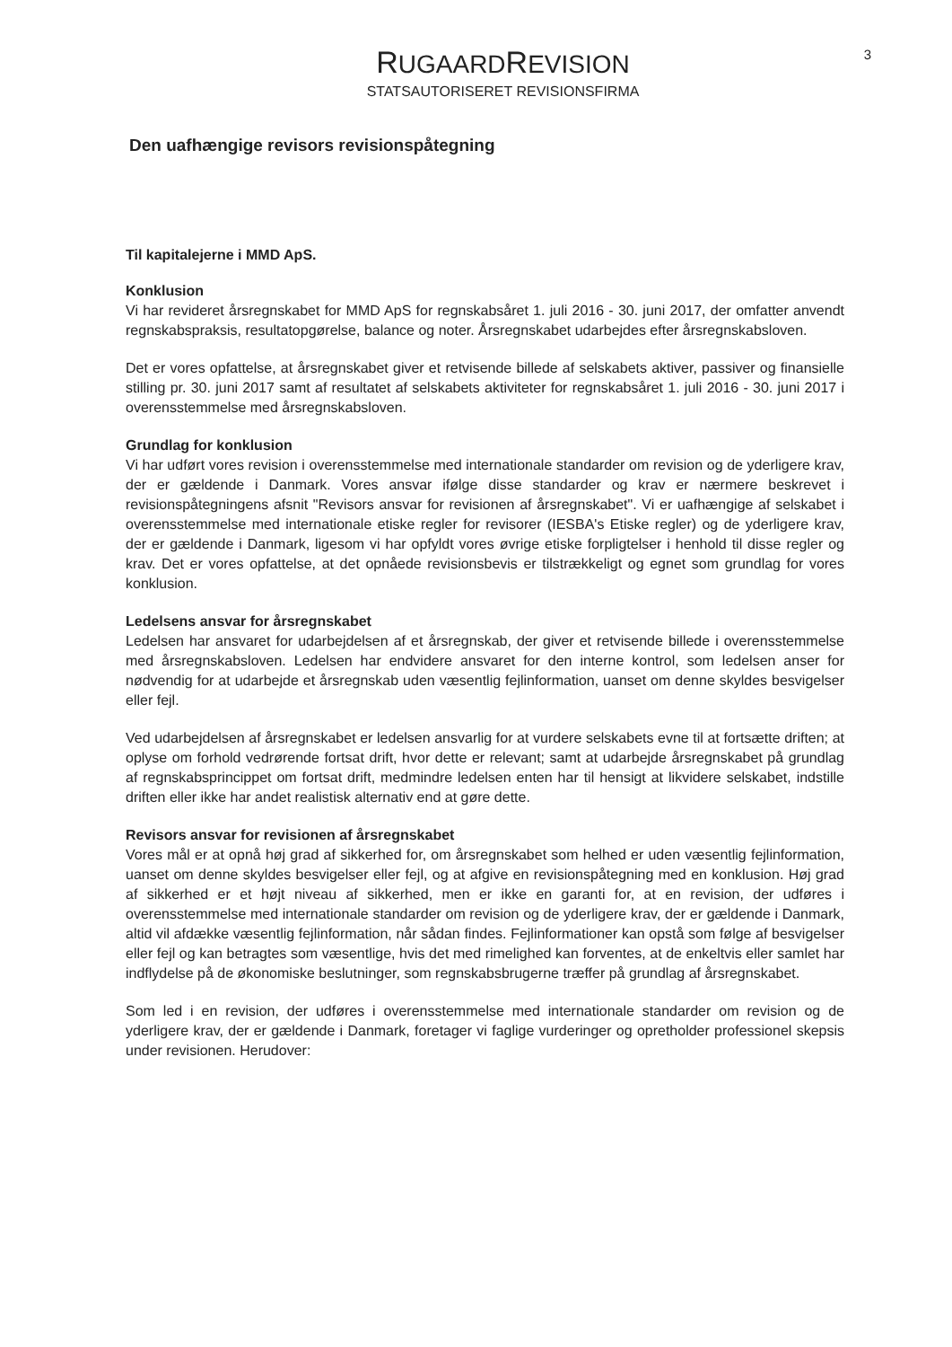3
RUGAARDREVISION
STATSAUTORISERET REVISIONSFIRMA
Den uafhængige revisors revisionspåtegning
Til kapitalejerne i MMD ApS.
Konklusion
Vi har revideret årsregnskabet for MMD ApS for regnskabsåret 1. juli 2016 - 30. juni 2017, der omfatter anvendt regnskabspraksis, resultatopgørelse, balance og noter. Årsregnskabet udarbejdes efter årsregnskabsloven.
Det er vores opfattelse, at årsregnskabet giver et retvisende billede af selskabets aktiver, passiver og finansielle stilling pr. 30. juni 2017 samt af resultatet af selskabets aktiviteter for regnskabsåret 1. juli 2016 - 30. juni 2017 i overensstemmelse med årsregnskabsloven.
Grundlag for konklusion
Vi har udført vores revision i overensstemmelse med internationale standarder om revision og de yderligere krav, der er gældende i Danmark. Vores ansvar ifølge disse standarder og krav er nærmere beskrevet i revisionspåtegningens afsnit "Revisors ansvar for revisionen af årsregnskabet". Vi er uafhængige af selskabet i overensstemmelse med internationale etiske regler for revisorer (IESBA's Etiske regler) og de yderligere krav, der er gældende i Danmark, ligesom vi har opfyldt vores øvrige etiske forpligtelser i henhold til disse regler og krav. Det er vores opfattelse, at det opnåede revisionsbevis er tilstrækkeligt og egnet som grundlag for vores konklusion.
Ledelsens ansvar for årsregnskabet
Ledelsen har ansvaret for udarbejdelsen af et årsregnskab, der giver et retvisende billede i overensstemmelse med årsregnskabsloven. Ledelsen har endvidere ansvaret for den interne kontrol, som ledelsen anser for nødvendig for at udarbejde et årsregnskab uden væsentlig fejlinformation, uanset om denne skyldes besvigelser eller fejl.
Ved udarbejdelsen af årsregnskabet er ledelsen ansvarlig for at vurdere selskabets evne til at fortsætte driften; at oplyse om forhold vedrørende fortsat drift, hvor dette er relevant; samt at udarbejde årsregnskabet på grundlag af regnskabsprincippet om fortsat drift, medmindre ledelsen enten har til hensigt at likvidere selskabet, indstille driften eller ikke har andet realistisk alternativ end at gøre dette.
Revisors ansvar for revisionen af årsregnskabet
Vores mål er at opnå høj grad af sikkerhed for, om årsregnskabet som helhed er uden væsentlig fejlinformation, uanset om denne skyldes besvigelser eller fejl, og at afgive en revisionspåtegning med en konklusion. Høj grad af sikkerhed er et højt niveau af sikkerhed, men er ikke en garanti for, at en revision, der udføres i overensstemmelse med internationale standarder om revision og de yderligere krav, der er gældende i Danmark, altid vil afdække væsentlig fejlinformation, når sådan findes. Fejlinformationer kan opstå som følge af besvigelser eller fejl og kan betragtes som væsentlige, hvis det med rimelighed kan forventes, at de enkeltvis eller samlet har indflydelse på de økonomiske beslutninger, som regnskabsbrugerne træffer på grundlag af årsregnskabet.
Som led i en revision, der udføres i overensstemmelse med internationale standarder om revision og de yderligere krav, der er gældende i Danmark, foretager vi faglige vurderinger og opretholder professionel skepsis under revisionen. Herudover: